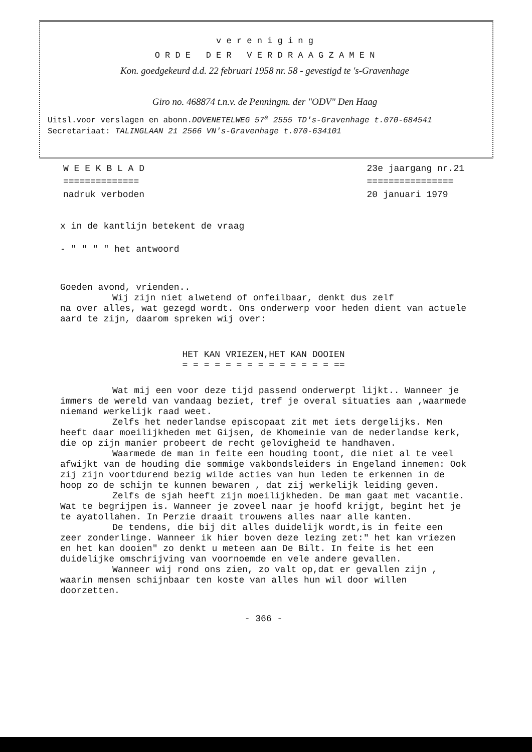v e r e n i g i n g
O R D E D E R V E R D R A A G Z A M E N
Kon. goedgekeurd d.d. 22 februari 1958 nr. 58 - gevestigd te 's-Gravenhage
Giro no. 468874 t.n.v. de Penningm. der "ODV" Den Haag
Uitsl.voor verslagen en abonn.DOVENETELWEG 57<sup>a</sup> 2555 TD's-Gravenhage t.070-684541
Secretariaat: TALINGLAAN 21 2566 VN's-Gravenhage t.070-634101
W E E K B L A D
==============
nadruk verboden
23e jaargang nr.21
================
20 januari 1979
x in de kantlijn betekent de vraag
- " " " " het antwoord
Goeden avond, vrienden..
Wij zijn niet alwetend of onfeilbaar, denkt dus zelf
na over alles, wat gezegd wordt. Ons onderwerp voor heden dient van actuele aard te zijn, daarom spreken wij over:
HET KAN VRIEZEN,HET KAN DOOIEN
= = = = = = = = = = = = = = ==
Wat mij een voor deze tijd passend onderwerpt lijkt.. Wanneer je immers de wereld van vandaag beziet, tref je overal situaties aan ,waarmede niemand werkelijk raad weet.
Zelfs het nederlandse episcopaat zit met iets dergelijks. Men heeft daar moeilijkheden met Gijsen, de Khomeinie van de nederlandse kerk, die op zijn manier probeert de recht gelovigheid te handhaven.
Waarmede de man in feite een houding toont, die niet al te veel afwijkt van de houding die sommige vakbondsleiders in Engeland innemen: Ook zij zijn voortdurend bezig wilde acties van hun leden te erkennen in de hoop zo de schijn te kunnen bewaren , dat zij werkelijk leiding geven.
Zelfs de sjah heeft zijn moeilijkheden. De man gaat met vacantie. Wat te begrijpen is. Wanneer je zoveel naar je hoofd krijgt, begint het je te ayatollahen. In Perzie draait trouwens alles naar alle kanten.
De tendens, die bij dit alles duidelijk wordt,is in feite een zeer zonderlinge. Wanneer ik hier boven deze lezing zet:" het kan vriezen en het kan dooien" zo denkt u meteen aan De Bilt. In feite is het een duidelijke omschrijving van voornoemde en vele andere gevallen.
Wanneer wij rond ons zien, zo valt op,dat er gevallen zijn , waarin mensen schijnbaar ten koste van alles hun wil door willen doorzetten.
- 366 -